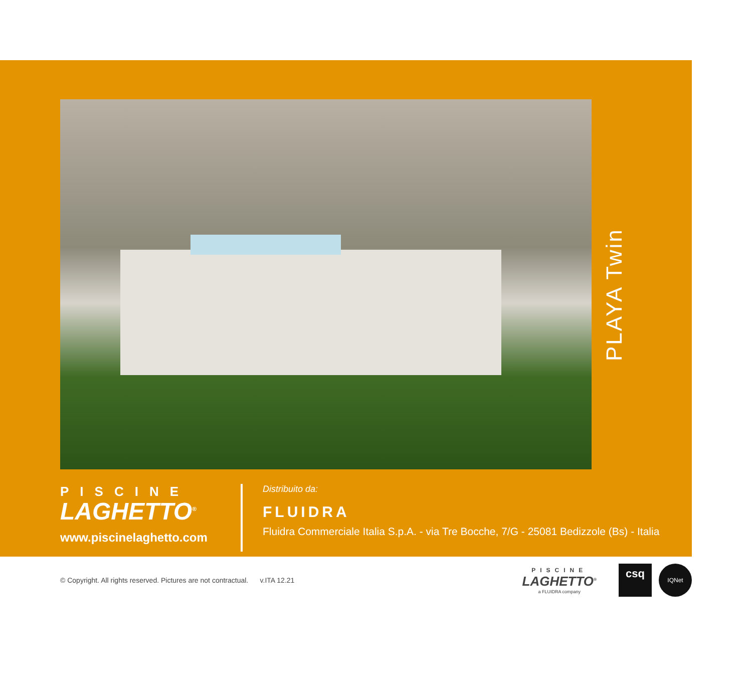PLAYA Twin
PISCINE
LAGHETTO<sup>®</sup>
www.piscinelaghetto.com
Distribuito da:
FLUIDRA
Fluidra Commerciale Italia S.p.A. - via Tre Bocche, 7/G - 25081 Bedizzole (Bs) - Italia
© Copyright. All rights reserved. Pictures are not contractual. v.ITA 12.21
PISCINE
LAGHETTO<sup>®</sup>
a FLUIDRA company
csq
IQNet